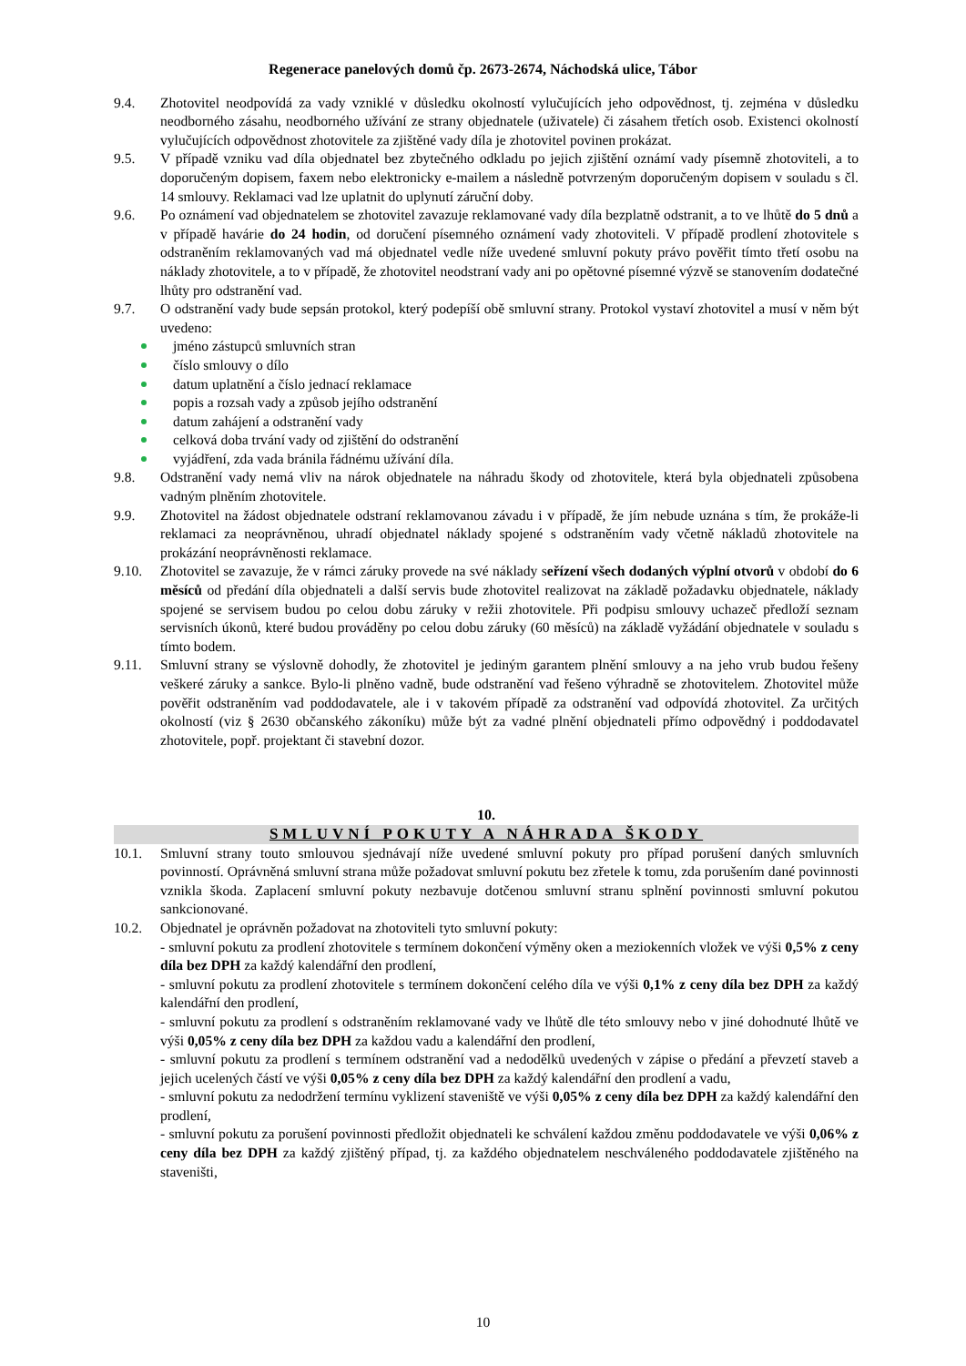Regenerace panelových domů čp. 2673-2674, Náchodská ulice, Tábor
9.4. Zhotovitel neodpovídá za vady vzniklé v důsledku okolností vylučujících jeho odpovědnost, tj. zejména v důsledku neodborného zásahu, neodborného užívání ze strany objednatele (uživatele) či zásahem třetích osob. Existenci okolností vylučujících odpovědnost zhotovitele za zjištěné vady díla je zhotovitel povinen prokázat.
9.5. V případě vzniku vad díla objednatel bez zbytečného odkladu po jejich zjištění oznámí vady písemně zhotoviteli, a to doporučeným dopisem, faxem nebo elektronicky e-mailem a následně potvrzeným doporučeným dopisem v souladu s čl. 14 smlouvy. Reklamaci vad lze uplatnit do uplynutí záruční doby.
9.6. Po oznámení vad objednatelem se zhotovitel zavazuje reklamované vady díla bezplatně odstranit, a to ve lhůtě do 5 dnů a v případě havárie do 24 hodin, od doručení písemného oznámení vady zhotoviteli. V případě prodlení zhotovitele s odstraněním reklamovaných vad má objednatel vedle níže uvedené smluvní pokuty právo pověřit tímto třetí osobu na náklady zhotovitele, a to v případě, že zhotovitel neodstraní vady ani po opětovné písemné výzvě se stanovením dodatečné lhůty pro odstranění vad.
9.7. O odstranění vady bude sepsán protokol, který podepíší obě smluvní strany. Protokol vystaví zhotovitel a musí v něm být uvedeno:
jméno zástupců smluvních stran
číslo smlouvy o dílo
datum uplatnění a číslo jednací reklamace
popis a rozsah vady a způsob jejího odstranění
datum zahájení a odstranění vady
celková doba trvání vady od zjištění do odstranění
vyjádření, zda vada bránila řádnému užívání díla.
9.8. Odstranění vady nemá vliv na nárok objednatele na náhradu škody od zhotovitele, která byla objednateli způsobena vadným plněním zhotovitele.
9.9. Zhotovitel na žádost objednatele odstraní reklamovanou závadu i v případě, že jím nebude uznána s tím, že prokáže-li reklamaci za neoprávněnou, uhradí objednatel náklady spojené s odstraněním vady včetně nákladů zhotovitele na prokázání neoprávněnosti reklamace.
9.10. Zhotovitel se zavazuje, že v rámci záruky provede na své náklady seřízení všech dodaných výplní otvorů v období do 6 měsíců od předání díla objednateli a další servis bude zhotovitel realizovat na základě požadavku objednatele, náklady spojené se servisem budou po celou dobu záruky v režii zhotovitele. Při podpisu smlouvy uchazeč předloží seznam servisních úkonů, které budou prováděny po celou dobu záruky (60 měsíců) na základě vyžádání objednatele v souladu s tímto bodem.
9.11. Smluvní strany se výslovně dohodly, že zhotovitel je jediným garantem plnění smlouvy a na jeho vrub budou řešeny veškeré záruky a sankce. Bylo-li plněno vadně, bude odstranění vad řešeno výhradně se zhotovitelem. Zhotovitel může pověřit odstraněním vad poddodavatele, ale i v takovém případě za odstranění vad odpovídá zhotovitel. Za určitých okolností (viz § 2630 občanského zákoníku) může být za vadné plnění objednateli přímo odpovědný i poddodavatel zhotovitele, popř. projektant či stavební dozor.
10.
SMLUVNÍ POKUTY A NÁHRADA ŠKODY
10.1. Smluvní strany touto smlouvou sjednávají níže uvedené smluvní pokuty pro případ porušení daných smluvních povinností. Oprávněná smluvní strana může požadovat smluvní pokutu bez zřetele k tomu, zda porušením dané povinnosti vznikla škoda. Zaplacení smluvní pokuty nezbavuje dotčenou smluvní stranu splnění povinnosti smluvní pokutou sankcionované.
10.2. Objednatel je oprávněn požadovat na zhotoviteli tyto smluvní pokuty:
- smluvní pokutu za prodlení zhotovitele s termínem dokončení výměny oken a meziokenních vložek ve výši 0,5% z ceny díla bez DPH za každý kalendářní den prodlení,
- smluvní pokutu za prodlení zhotovitele s termínem dokončení celého díla ve výši 0,1% z ceny díla bez DPH za každý kalendářní den prodlení,
- smluvní pokutu za prodlení s odstraněním reklamované vady ve lhůtě dle této smlouvy nebo v jiné dohodnuté lhůtě ve výši 0,05% z ceny díla bez DPH za každou vadu a kalendářní den prodlení,
- smluvní pokutu za prodlení s termínem odstranění vad a nedodělků uvedených v zápise o předání a převzetí staveb a jejich ucelených částí ve výši 0,05% z ceny díla bez DPH za každý kalendářní den prodlení a vadu,
- smluvní pokutu za nedodržení termínu vyklizení staveniště ve výši 0,05% z ceny díla bez DPH za každý kalendářní den prodlení,
- smluvní pokutu za porušení povinnosti předložit objednateli ke schválení každou změnu poddodavatele ve výši 0,06% z ceny díla bez DPH za každý zjištěný případ, tj. za každého objednatelem neschváleného poddodavatele zjištěného na staveništi,
10